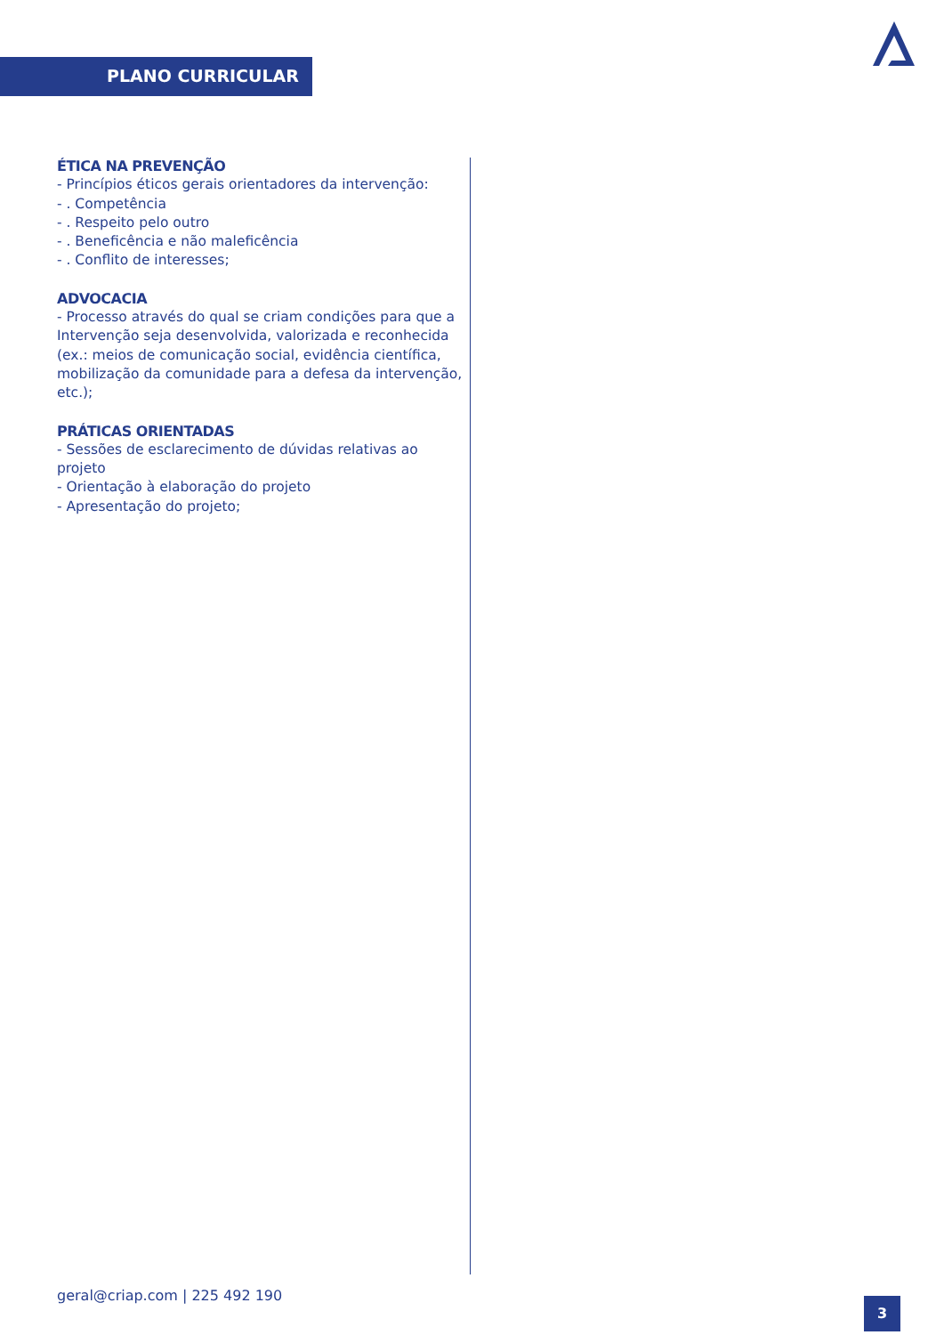PLANO CURRICULAR
ÉTICA NA PREVENÇÃO
- Princípios éticos gerais orientadores da intervenção:
- . Competência
- . Respeito pelo outro
- . Beneficência e não maleficência
- . Conflito de interesses;
ADVOCACIA
- Processo através do qual se criam condições para que a Intervenção seja desenvolvida, valorizada e reconhecida (ex.: meios de comunicação social, evidência científica, mobilização da comunidade para a defesa da intervenção, etc.);
PRÁTICAS ORIENTADAS
- Sessões de esclarecimento de dúvidas relativas ao projeto
- Orientação à elaboração do projeto
- Apresentação do projeto;
geral@criap.com | 225 492 190
3